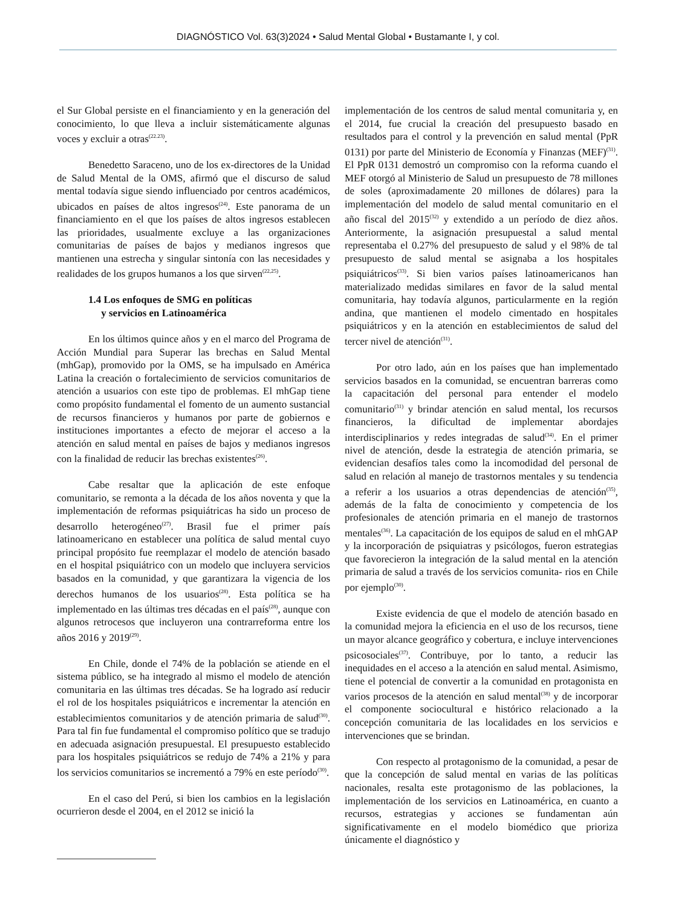DIAGNÓSTICO Vol. 63(3)2024 • Salud Mental Global • Bustamante I, y col.
el Sur Global persiste en el financiamiento y en la generación del conocimiento, lo que lleva a incluir sistemáticamente algunas voces y excluir a otras<sup>(22.23)</sup>.
Benedetto Saraceno, uno de los ex-directores de la Unidad de Salud Mental de la OMS, afirmó que el discurso de salud mental todavía sigue siendo influenciado por centros académicos, ubicados en países de altos ingresos<sup>(24)</sup>. Este panorama de un financiamiento en el que los países de altos ingresos establecen las prioridades, usualmente excluye a las organizaciones comunitarias de países de bajos y medianos ingresos que mantienen una estrecha y singular sintonía con las necesidades y realidades de los grupos humanos a los que sirven<sup>(22,25)</sup>.
1.4 Los enfoques de SMG en políticas
y servicios en Latinoamérica
En los últimos quince años y en el marco del Programa de Acción Mundial para Superar las brechas en Salud Mental (mhGap), promovido por la OMS, se ha impulsado en América Latina la creación o fortalecimiento de servicios comunitarios de atención a usuarios con este tipo de problemas. El mhGap tiene como propósito fundamental el fomento de un aumento sustancial de recursos financieros y humanos por parte de gobiernos e instituciones importantes a efecto de mejorar el acceso a la atención en salud mental en países de bajos y medianos ingresos con la finalidad de reducir las brechas existentes<sup>(26)</sup>.
Cabe resaltar que la aplicación de este enfoque comunitario, se remonta a la década de los años noventa y que la implementación de reformas psiquiátricas ha sido un proceso de desarrollo heterogéneo<sup>(27)</sup>. Brasil fue el primer país latinoamericano en establecer una política de salud mental cuyo principal propósito fue reemplazar el modelo de atención basado en el hospital psiquiátrico con un modelo que incluyera servicios basados en la comunidad, y que garantizara la vigencia de los derechos humanos de los usuarios<sup>(28)</sup>. Esta política se ha implementado en las últimas tres décadas en el país<sup>(28)</sup>, aunque con algunos retrocesos que incluyeron una contrarreforma entre los años 2016 y 2019<sup>(29)</sup>.
En Chile, donde el 74% de la población se atiende en el sistema público, se ha integrado al mismo el modelo de atención comunitaria en las últimas tres décadas. Se ha logrado así reducir el rol de los hospitales psiquiátricos e incrementar la atención en establecimientos comunitarios y de atención primaria de salud<sup>(30)</sup>. Para tal fin fue fundamental el compromiso político que se tradujo en adecuada asignación presupuestal. El presupuesto establecido para los hospitales psiquiátricos se redujo de 74% a 21% y para los servicios comunitarios se incrementó a 79% en este período<sup>(30)</sup>.
En el caso del Perú, si bien los cambios en la legislación ocurrieron desde el 2004, en el 2012 se inició la
implementación de los centros de salud mental comunitaria y, en el 2014, fue crucial la creación del presupuesto basado en resultados para el control y la prevención en salud mental (PpR 0131) por parte del Ministerio de Economía y Finanzas (MEF)<sup>(31)</sup>. El PpR 0131 demostró un compromiso con la reforma cuando el MEF otorgó al Ministerio de Salud un presupuesto de 78 millones de soles (aproximadamente 20 millones de dólares) para la implementación del modelo de salud mental comunitario en el año fiscal del 2015<sup>(32)</sup> y extendido a un período de diez años. Anteriormente, la asignación presupuestal a salud mental representaba el 0.27% del presupuesto de salud y el 98% de tal presupuesto de salud mental se asignaba a los hospitales psiquiátricos<sup>(33)</sup>. Si bien varios países latinoamericanos han materializado medidas similares en favor de la salud mental comunitaria, hay todavía algunos, particularmente en la región andina, que mantienen el modelo cimentado en hospitales psiquiátricos y en la atención en establecimientos de salud del tercer nivel de atención<sup>(31)</sup>.
Por otro lado, aún en los países que han implementado servicios basados en la comunidad, se encuentran barreras como la capacitación del personal para entender el modelo comunitario<sup>(31)</sup> y brindar atención en salud mental, los recursos financieros, la dificultad de implementar abordajes interdisciplinarios y redes integradas de salud<sup>(34)</sup>. En el primer nivel de atención, desde la estrategia de atención primaria, se evidencian desafíos tales como la incomodidad del personal de salud en relación al manejo de trastornos mentales y su tendencia a referir a los usuarios a otras dependencias de atención<sup>(35)</sup>, además de la falta de conocimiento y competencia de los profesionales de atención primaria en el manejo de trastornos mentales<sup>(36)</sup>. La capacitación de los equipos de salud en el mhGAP y la incorporación de psiquiatras y psicólogos, fueron estrategias que favorecieron la integración de la salud mental en la atención primaria de salud a través de los servicios comunita- rios en Chile por ejemplo<sup>(30)</sup>.
Existe evidencia de que el modelo de atención basado en la comunidad mejora la eficiencia en el uso de los recursos, tiene un mayor alcance geográfico y cobertura, e incluye intervenciones psicosociales<sup>(37)</sup>. Contribuye, por lo tanto, a reducir las inequidades en el acceso a la atención en salud mental. Asimismo, tiene el potencial de convertir a la comunidad en protagonista en varios procesos de la atención en salud mental<sup>(38)</sup> y de incorporar el componente sociocultural e histórico relacionado a la concepción comunitaria de las localidades en los servicios e intervenciones que se brindan.
Con respecto al protagonismo de la comunidad, a pesar de que la concepción de salud mental en varias de las políticas nacionales, resalta este protagonismo de las poblaciones, la implementación de los servicios en Latinoamérica, en cuanto a recursos, estrategias y acciones se fundamentan aún significativamente en el modelo biomédico que prioriza únicamente el diagnóstico y